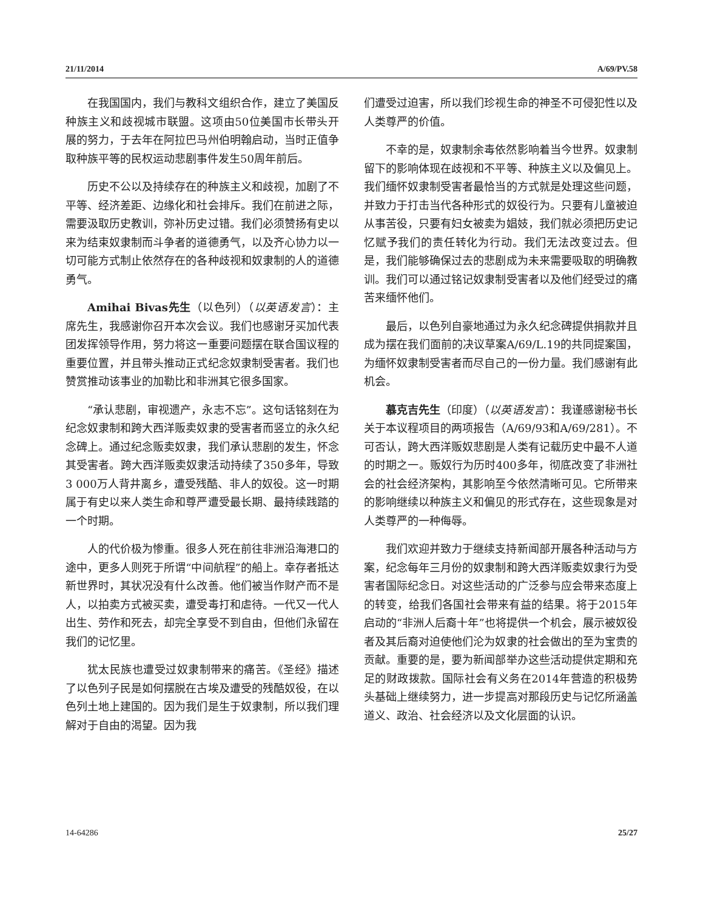21/11/2014 A/69/PV.58
在我国国内，我们与教科文组织合作，建立了美国反种族主义和歧视城市联盟。这项由50位美国市长带头开展的努力，于去年在阿拉巴马州伯明翰启动，当时正值争取种族平等的民权运动悲剧事件发生50周年前后。
历史不公以及持续存在的种族主义和歧视，加剧了不平等、经济差距、边缘化和社会排斥。我们在前进之际，需要汲取历史教训，弥补历史过错。我们必须赞扬有史以来为结束奴隶制而斗争者的道德勇气，以及齐心协力以一切可能方式制止依然存在的各种歧视和奴隶制的人的道德勇气。
Amihai Bivas先生（以色列）（以英语发言）：主席先生，我感谢你召开本次会议。我们也感谢牙买加代表团发挥领导作用，努力将这一重要问题摆在联合国议程的重要位置，并且带头推动正式纪念奴隶制受害者。我们也赞赏推动该事业的加勒比和非洲其它很多国家。
“承认悲剧，审视遗产，永志不忘”。这句话铭刻在为纪念奴隶制和跨大西洋贩卖奴隶的受害者而竖立的永久纪念碑上。通过纪念贩卖奴隶，我们承认悲剧的发生，怀念其受害者。跨大西洋贩卖奴隶活动持续了350多年，导致3 000万人背井离乡，遭受残酷、非人的奴役。这一时期属于有史以来人类生命和尊严遭受最长期、最持续践踏的一个时期。
人的代价极为惨重。很多人死在前往非洲沿海港口的途中，更多人则死于所谓“中间航程”的船上。幸存者抵达新世界时，其状况没有什么改善。他们被当作财产而不是人，以拍卖方式被买卖，遭受毒打和虐待。一代又一代人出生、劳作和死去，却完全享受不到自由，但他们永留在我们的记忆里。
犹太民族也遭受过奴隶制带来的痛苦。《圣经》描述了以色列子民是如何摆脱在古埃及遭受的残酷奴役，在以色列土地上建国的。因为我们是生于奴隶制，所以我们理解对于自由的渴望。因为我
们遭受过迫害，所以我们珍视生命的神圣不可侵犯性以及人类尊严的价值。
不幸的是，奴隶制余毒依然影响着当今世界。奴隶制留下的影响体现在歧视和不平等、种族主义以及偏见上。我们缅怀奴隶制受害者最恰当的方式就是处理这些问题，并致力于打击当代各种形式的奴役行为。只要有儿童被迫从事苦役，只要有妇女被卖为娼妓，我们就必须把历史记忆赋予我们的责任转化为行动。我们无法改变过去。但是，我们能够确保过去的悲剧成为未来需要吸取的明确教训。我们可以通过铭记奴隶制受害者以及他们经受过的痛苦来缅怀他们。
最后，以色列自豪地通过为永久纪念碑提供捐款并且成为摆在我们面前的决议草案A/69/L.19的共同提案国，为缅怀奴隶制受害者而尽自己的一份力量。我们感谢有此机会。
慕克吉先生（印度）（以英语发言）：我谨感谢秘书长关于本议程项目的两项报告（A/69/93和A/69/281）。不可否认，跨大西洋贩奴悲剧是人类有记载历史中最不人道的时期之一。贩奴行为历时400多年，彻底改变了非洲社会的社会经济架构，其影响至今依然清晰可见。它所带来的影响继续以种族主义和偏见的形式存在，这些现象是对人类尊严的一种侮辱。
我们欢迎并致力于继续支持新闻部开展各种活动与方案，纪念每年三月份的奴隶制和跨大西洋贩卖奴隶行为受害者国际纪念日。对这些活动的广泛参与应会带来态度上的转变，给我们各国社会带来有益的结果。将于2015年启动的“非洲人后裔十年”也将提供一个机会，展示被奴役者及其后裔对迫使他们沦为奴隶的社会做出的至为宝贵的贡献。重要的是，要为新闻部举办这些活动提供定期和充足的财政拨款。国际社会有义务在2014年营造的积极势头基础上继续努力，进一步提高对那段历史与记忆所涵盖道义、政治、社会经济以及文化层面的认识。
14-64286 25/27